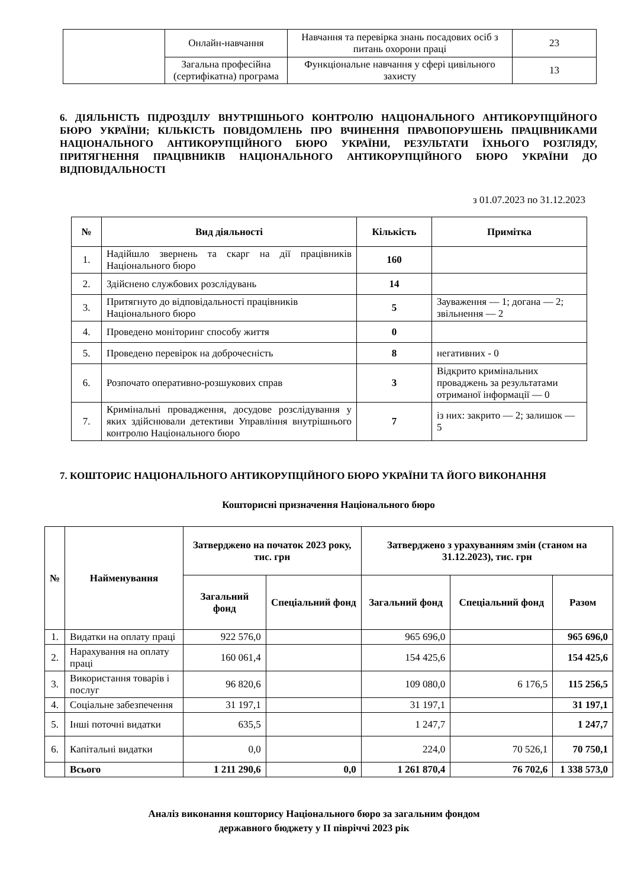| | Онлайн-навчання | Навчання та перевірка знань посадових осіб з питань охорони праці | 23 |
| | Загальна професійна (сертифікатна) програма | Функціональне навчання у сфері цивільного захисту | 13 |
6. ДІЯЛЬНІСТЬ ПІДРОЗДІЛУ ВНУТРІШНЬОГО КОНТРОЛЮ НАЦІОНАЛЬНОГО АНТИКОРУПЦІЙНОГО БЮРО УКРАЇНИ; КІЛЬКІСТЬ ПОВІДОМЛЕНЬ ПРО ВЧИНЕННЯ ПРАВОПОРУШЕНЬ ПРАЦІВНИКАМИ НАЦІОНАЛЬНОГО АНТИКОРУПЦІЙНОГО БЮРО УКРАЇНИ, РЕЗУЛЬТАТИ ЇХНЬОГО РОЗГЛЯДУ, ПРИТЯГНЕННЯ ПРАЦІВНИКІВ НАЦІОНАЛЬНОГО АНТИКОРУПЦІЙНОГО БЮРО УКРАЇНИ ДО ВІДПОВІДАЛЬНОСТІ
з 01.07.2023 по 31.12.2023
| № | Вид діяльності | Кількість | Примітка |
| --- | --- | --- | --- |
| 1. | Надійшло звернень та скарг на дії працівників Національного бюро | 160 | |
| 2. | Здійснено службових розслідувань | 14 | |
| 3. | Притягнуто до відповідальності працівників Національного бюро | 5 | Зауваження — 1; догана — 2; звільнення — 2 |
| 4. | Проведено моніторинг способу життя | 0 | |
| 5. | Проведено перевірок на доброчесність | 8 | негативних - 0 |
| 6. | Розпочато оперативно-розшукових справ | 3 | Відкрито кримінальних проваджень за результатами отриманої інформації — 0 |
| 7. | Кримінальні провадження, досудове розслідування у яких здійснювали детективи Управління внутрішнього контролю Національного бюро | 7 | із них: закрито — 2; залишок — 5 |
7. КОШТОРИС НАЦІОНАЛЬНОГО АНТИКОРУПЦІЙНОГО БЮРО УКРАЇНИ ТА ЙОГО ВИКОНАННЯ
Кошторисні призначення Національного бюро
| № | Найменування | Затверджено на початок 2023 року, тис. грн | | Затверджено з урахуванням змін (станом на 31.12.2023), тис. грн | | |
| --- | --- | --- | --- | --- | --- | --- |
| | | Загальний фонд | Спеціальний фонд | Загальний фонд | Спеціальний фонд | Разом |
| 1. | Видатки на оплату праці | 922 576,0 | | 965 696,0 | | 965 696,0 |
| 2. | Нарахування на оплату праці | 160 061,4 | | 154 425,6 | | 154 425,6 |
| 3. | Використання товарів і послуг | 96 820,6 | | 109 080,0 | 6 176,5 | 115 256,5 |
| 4. | Соціальне забезпечення | 31 197,1 | | 31 197,1 | | 31 197,1 |
| 5. | Інші поточні видатки | 635,5 | | 1 247,7 | | 1 247,7 |
| 6. | Капітальні видатки | 0,0 | | 224,0 | 70 526,1 | 70 750,1 |
| | Всього | 1 211 290,6 | 0,0 | 1 261 870,4 | 76 702,6 | 1 338 573,0 |
Аналіз виконання кошторису Національного бюро за загальним фондом
державного бюджету у ІІ півріччі 2023 рік